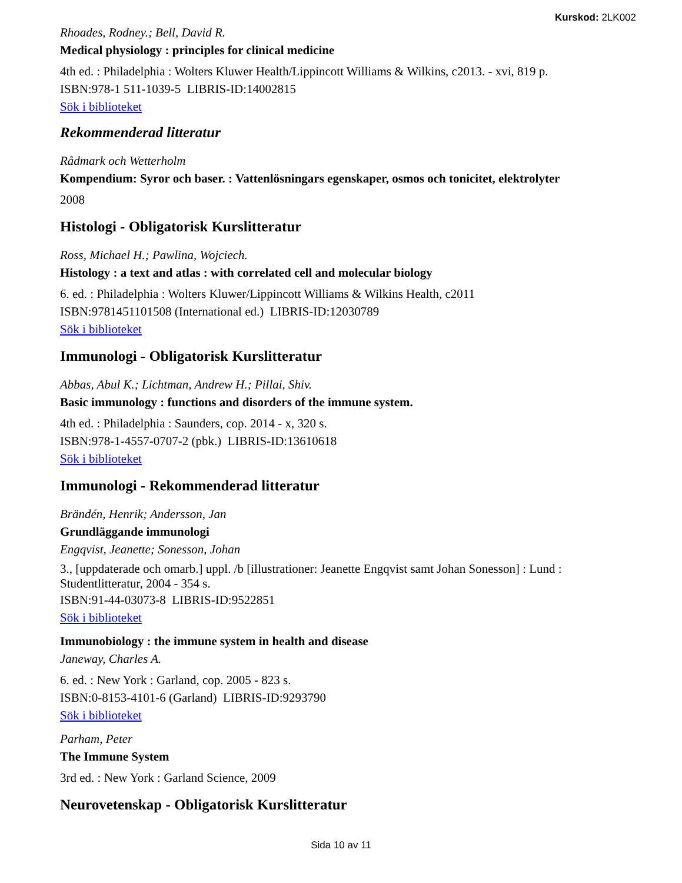Kurskod: 2LK002
Rhoades, Rodney.; Bell, David R.
Medical physiology : principles for clinical medicine
4th ed. : Philadelphia : Wolters Kluwer Health/Lippincott Williams & Wilkins, c2013. - xvi, 819 p.
ISBN:978-1 511-1039-5 LIBRIS-ID:14002815
Sök i biblioteket
Rekommenderad litteratur
Rådmark och Wetterholm
Kompendium: Syror och baser. : Vattenlösningars egenskaper, osmos och tonicitet, elektrolyter
2008
Histologi - Obligatorisk Kurslitteratur
Ross, Michael H.; Pawlina, Wojciech.
Histology : a text and atlas : with correlated cell and molecular biology
6. ed. : Philadelphia : Wolters Kluwer/Lippincott Williams & Wilkins Health, c2011
ISBN:9781451101508 (International ed.) LIBRIS-ID:12030789
Sök i biblioteket
Immunologi - Obligatorisk Kurslitteratur
Abbas, Abul K.; Lichtman, Andrew H.; Pillai, Shiv.
Basic immunology : functions and disorders of the immune system.
4th ed. : Philadelphia : Saunders, cop. 2014 - x, 320 s.
ISBN:978-1-4557-0707-2 (pbk.) LIBRIS-ID:13610618
Sök i biblioteket
Immunologi - Rekommenderad litteratur
Brändén, Henrik; Andersson, Jan
Grundläggande immunologi
Engqvist, Jeanette; Sonesson, Johan
3., [uppdaterade och omarb.] uppl. /b [illustrationer: Jeanette Engqvist samt Johan Sonesson] : Lund : Studentlitteratur, 2004 - 354 s.
ISBN:91-44-03073-8 LIBRIS-ID:9522851
Sök i biblioteket
Immunobiology : the immune system in health and disease
Janeway, Charles A.
6. ed. : New York : Garland, cop. 2005 - 823 s.
ISBN:0-8153-4101-6 (Garland) LIBRIS-ID:9293790
Sök i biblioteket
Parham, Peter
The Immune System
3rd ed. : New York : Garland Science, 2009
Neurovetenskap - Obligatorisk Kurslitteratur
Sida 10 av 11